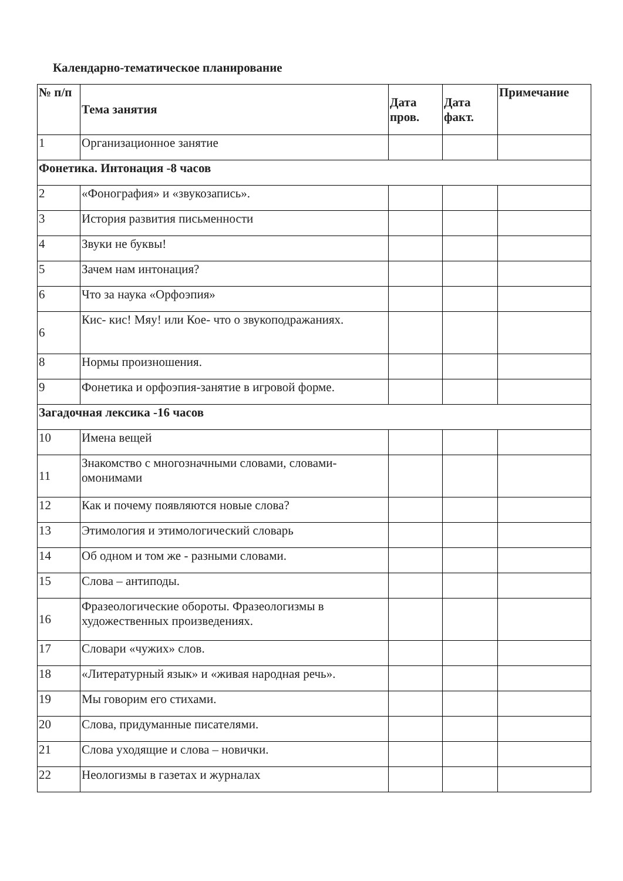Календарно-тематическое планирование
| № п/п | Тема занятия | Дата пров. | Дата факт. | Примечание |
| --- | --- | --- | --- | --- |
| 1 | Организационное занятие | | | |
| Фонетика. Интонация -8 часов | | | | |
| 2 | «Фонография» и «звукозапись». | | | |
| 3 | История развития письменности | | | |
| 4 | Звуки не буквы! | | | |
| 5 | Зачем нам интонация? | | | |
| 6 | Что за наука «Орфоэпия» | | | |
| 6 | Кис- кис! Мяу! или Кое- что о звукоподражаниях. | | | |
| 8 | Нормы произношения. | | | |
| 9 | Фонетика и орфоэпия-занятие в игровой форме. | | | |
| Загадочная лексика -16 часов | | | | |
| 10 | Имена вещей | | | |
| 11 | Знакомство с многозначными словами, словами-омонимами | | | |
| 12 | Как и почему появляются новые слова? | | | |
| 13 | Этимология и этимологический словарь | | | |
| 14 | Об одном и том же - разными словами. | | | |
| 15 | Слова – антиподы. | | | |
| 16 | Фразеологические обороты. Фразеологизмы в художественных произведениях. | | | |
| 17 | Словари «чужих» слов. | | | |
| 18 | «Литературный язык» и «живая народная речь». | | | |
| 19 | Мы говорим его стихами. | | | |
| 20 | Слова, придуманные писателями. | | | |
| 21 | Слова уходящие и слова – новички. | | | |
| 22 | Неологизмы в газетах и журналах | | | |